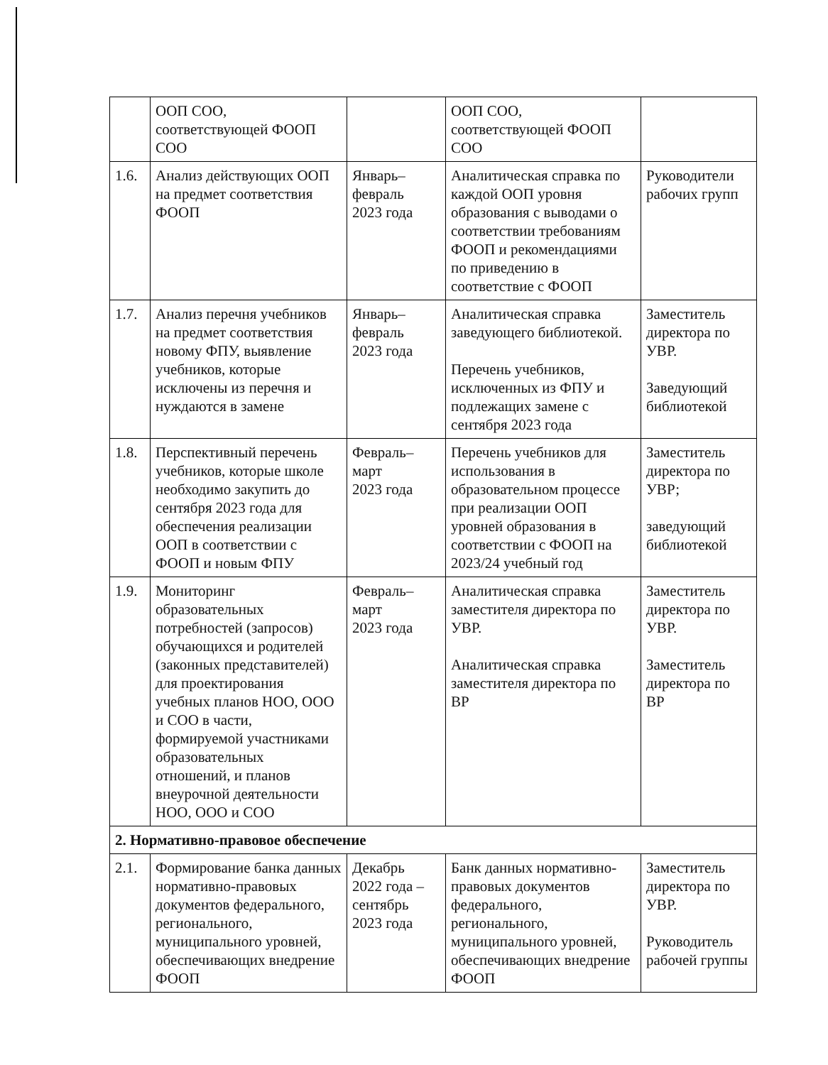| | ООП СОО, соответствующей ФООП СОО | | ООП СОО, соответствующей ФООП СОО | |
| 1.6. | Анализ действующих ООП на предмет соответствия ФООП | Январь– февраль 2023 года | Аналитическая справка по каждой ООП уровня образования с выводами о соответствии требованиям ФООП и рекомендациями по приведению в соответствие с ФООП | Руководители рабочих групп |
| 1.7. | Анализ перечня учебников на предмет соответствия новому ФПУ, выявление учебников, которые исключены из перечня и нуждаются в замене | Январь– февраль 2023 года | Аналитическая справка заведующего библиотекой. Перечень учебников, исключенных из ФПУ и подлежащих замене с сентября 2023 года | Заместитель директора по УВР. Заведующий библиотекой |
| 1.8. | Перспективный перечень учебников, которые школе необходимо закупить до сентября 2023 года для обеспечения реализации ООП в соответствии с ФООП и новым ФПУ | Февраль– март 2023 года | Перечень учебников для использования в образовательном процессе при реализации ООП уровней образования в соответствии с ФООП на 2023/24 учебный год | Заместитель директора по УВР; заведующий библиотекой |
| 1.9. | Мониторинг образовательных потребностей (запросов) обучающихся и родителей (законных представителей) для проектирования учебных планов НОО, ООО и СОО в части, формируемой участниками образовательных отношений, и планов внеурочной деятельности НОО, ООО и СОО | Февраль– март 2023 года | Аналитическая справка заместителя директора по УВР. Аналитическая справка заместителя директора по ВР | Заместитель директора по УВР. Заместитель директора по ВР |
| 2. Нормативно-правовое обеспечение | | | | |
| 2.1. | Формирование банка данных нормативно-правовых документов федерального, регионального, муниципального уровней, обеспечивающих внедрение ФООП | Декабрь 2022 года – сентябрь 2023 года | Банк данных нормативно-правовых документов федерального, регионального, муниципального уровней, обеспечивающих внедрение ФООП | Заместитель директора по УВР. Руководитель рабочей группы |